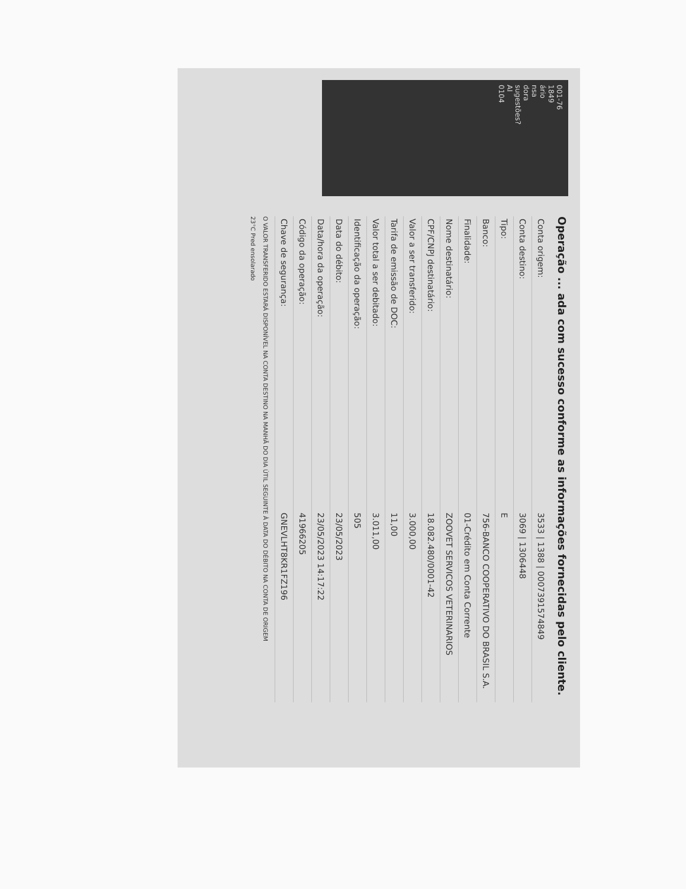001-76
1849
ário
nsa
dora
sugestões?
AI
0104
Operação ... ada com sucesso conforme as informações fornecidas pelo cliente.
| Conta origem: | 3533 / 1388 / 0007391574849 |
| Conta destino: | 3069 / 1306448 |
| Tipo: | E |
| Banco: | 756-BANCO COOPERATIVO DO BRASIL S.A. |
| Finalidade: | 01-Crédito em Conta Corrente |
| Nome destinatário: | ZOOVET SERVICOS VETERINARIOS |
| CPF/CNPJ destinatário: | 18.082.480/0001-42 |
| Valor a ser transferido: | 3.000,00 |
| Tarifa de emissão de DOC: | 11,00 |
| Valor total a ser debitado: | 3.011,00 |
| Identificação da operação: | 505 |
| Data do débito: | 23/05/2023 |
| Data/hora da operação: | 23/05/2023 14:17:22 |
| Código da operação: | 41966205 |
| Chave de segurança: | GNEVLHT8KR1FZ196 |
O VALOR TRANSFERIDO ESTARÁ DISPONÍVEL NA CONTA DESTINO NA MANHÃ DO DIA ÚTIL SEGUINTE À DATA DO DÉBITO NA CONTA DE ORIGEM
23°C Pred ensolarado